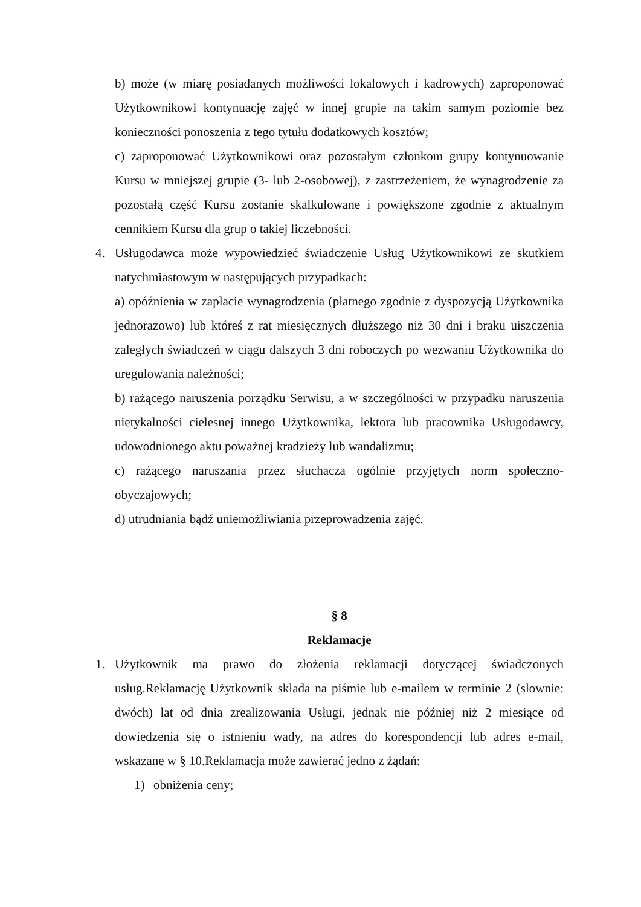b) może (w miarę posiadanych możliwości lokalowych i kadrowych) zaproponować Użytkownikowi kontynuację zajęć w innej grupie na takim samym poziomie bez konieczności ponoszenia z tego tytułu dodatkowych kosztów;
c) zaproponować Użytkownikowi oraz pozostałym członkom grupy kontynuowanie Kursu w mniejszej grupie (3- lub 2-osobowej), z zastrzeżeniem, że wynagrodzenie za pozostałą część Kursu zostanie skalkulowane i powiększone zgodnie z aktualnym cennikiem Kursu dla grup o takiej liczebności.
4. Usługodawca może wypowiedzieć świadczenie Usług Użytkownikowi ze skutkiem natychmiastowym w następujących przypadkach:
a) opóźnienia w zapłacie wynagrodzenia (płatnego zgodnie z dyspozycją Użytkownika jednorazowo) lub któreś z rat miesięcznych dłuższego niż 30 dni i braku uiszczenia zaległych świadczeń w ciągu dalszych 3 dni roboczych po wezwaniu Użytkownika do uregulowania należności;
b) rażącego naruszenia porządku Serwisu, a w szczególności w przypadku naruszenia nietykalności cielesnej innego Użytkownika, lektora lub pracownika Usługodawcy, udowodnionego aktu poważnej kradzieży lub wandalizmu;
c) rażącego naruszania przez słuchacza ogólnie przyjętych norm społeczno-obyczajowych;
d) utrudniania bądź uniemożliwiania przeprowadzenia zajęć.
§ 8
Reklamacje
1. Użytkownik ma prawo do złożenia reklamacji dotyczącej świadczonych usług.Reklamację Użytkownik składa na piśmie lub e-mailem w terminie 2 (słownie: dwóch) lat od dnia zrealizowania Usługi, jednak nie później niż 2 miesiące od dowiedzenia się o istnieniu wady, na adres do korespondencji lub adres e-mail, wskazane w § 10.Reklamacja może zawierać jedno z żądań:
1) obniżenia ceny;